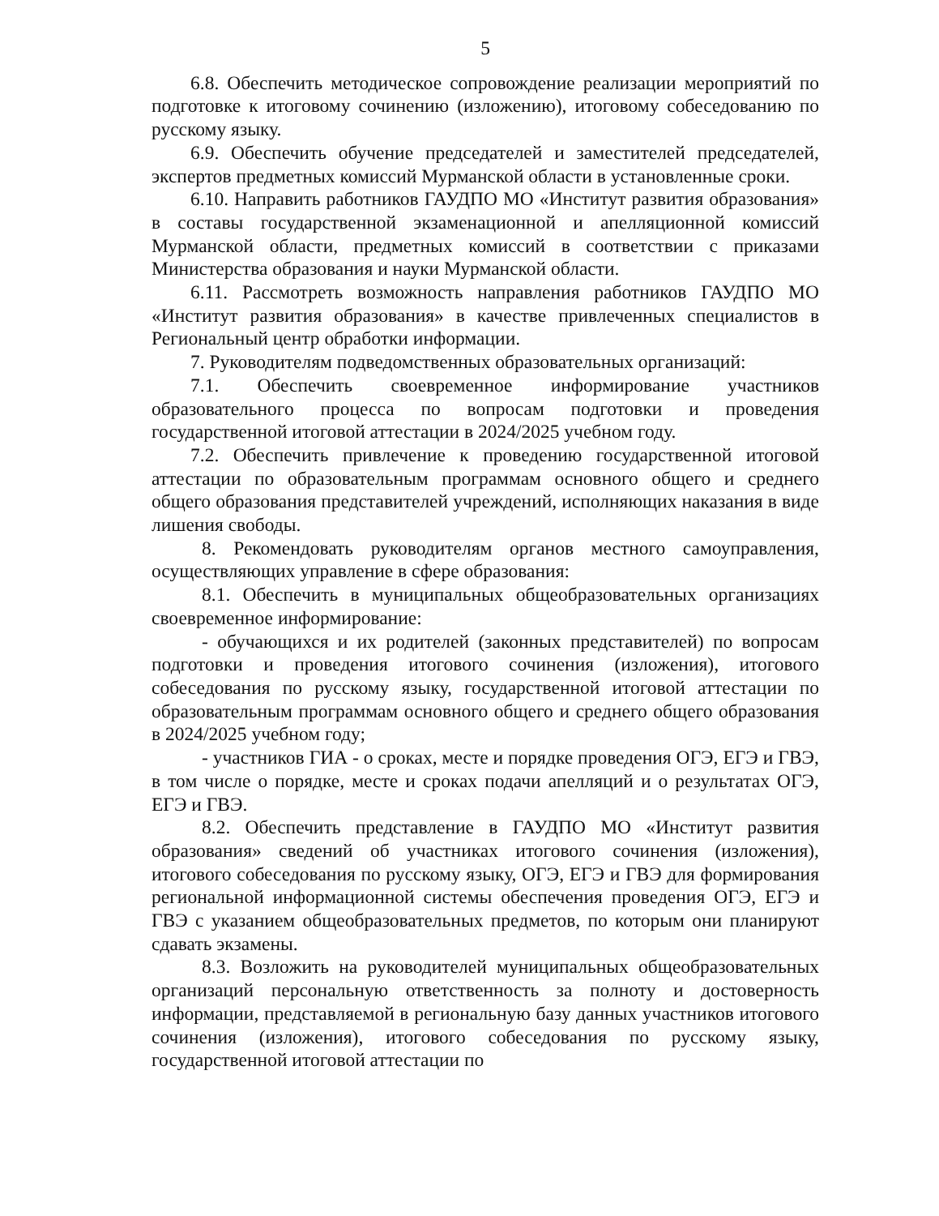5
6.8. Обеспечить методическое сопровождение реализации мероприятий по подготовке к итоговому сочинению (изложению), итоговому собеседованию по русскому языку.
6.9. Обеспечить обучение председателей и заместителей председателей, экспертов предметных комиссий Мурманской области в установленные сроки.
6.10. Направить работников ГАУДПО МО «Институт развития образования» в составы государственной экзаменационной и апелляционной комиссий Мурманской области, предметных комиссий в соответствии с приказами Министерства образования и науки Мурманской области.
6.11. Рассмотреть возможность направления работников ГАУДПО МО «Институт развития образования» в качестве привлеченных специалистов в Региональный центр обработки информации.
7. Руководителям подведомственных образовательных организаций:
7.1. Обеспечить своевременное информирование участников образовательного процесса по вопросам подготовки и проведения государственной итоговой аттестации в 2024/2025 учебном году.
7.2. Обеспечить привлечение к проведению государственной итоговой аттестации по образовательным программам основного общего и среднего общего образования представителей учреждений, исполняющих наказания в виде лишения свободы.
8. Рекомендовать руководителям органов местного самоуправления, осуществляющих управление в сфере образования:
8.1. Обеспечить в муниципальных общеобразовательных организациях своевременное информирование:
- обучающихся и их родителей (законных представителей) по вопросам подготовки и проведения итогового сочинения (изложения), итогового собеседования по русскому языку, государственной итоговой аттестации по образовательным программам основного общего и среднего общего образования в 2024/2025 учебном году;
- участников ГИА - о сроках, месте и порядке проведения ОГЭ, ЕГЭ и ГВЭ, в том числе о порядке, месте и сроках подачи апелляций и о результатах ОГЭ, ЕГЭ и ГВЭ.
8.2. Обеспечить представление в ГАУДПО МО «Институт развития образования» сведений об участниках итогового сочинения (изложения), итогового собеседования по русскому языку, ОГЭ, ЕГЭ и ГВЭ для формирования региональной информационной системы обеспечения проведения ОГЭ, ЕГЭ и ГВЭ с указанием общеобразовательных предметов, по которым они планируют сдавать экзамены.
8.3. Возложить на руководителей муниципальных общеобразовательных организаций персональную ответственность за полноту и достоверность информации, представляемой в региональную базу данных участников итогового сочинения (изложения), итогового собеседования по русскому языку, государственной итоговой аттестации по